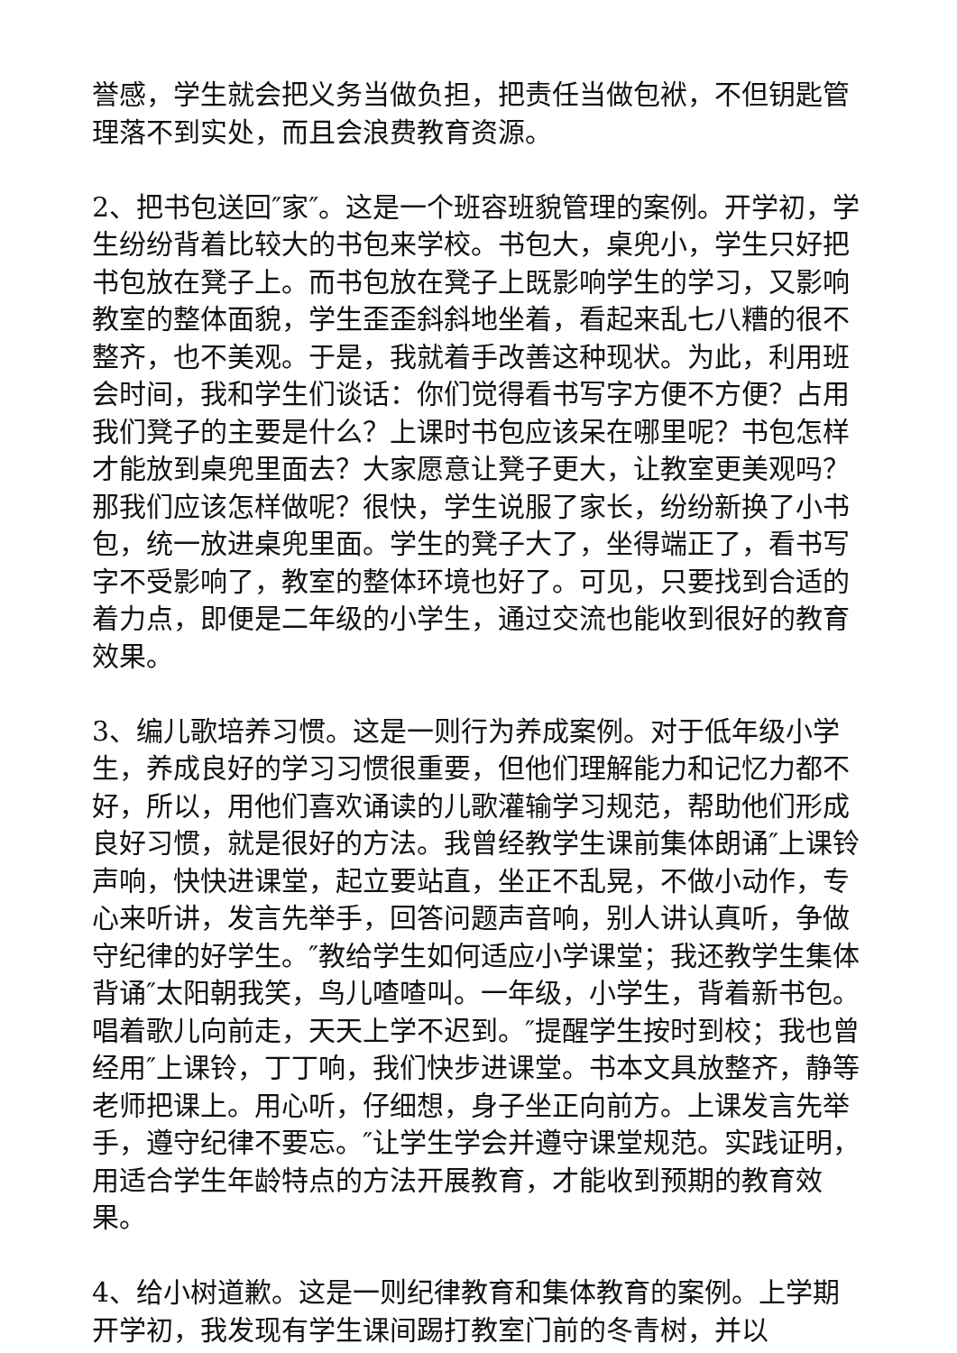誉感，学生就会把义务当做负担，把责任当做包袱，不但钥匙管理落不到实处，而且会浪费教育资源。
2、把书包送回″家″。这是一个班容班貌管理的案例。开学初，学生纷纷背着比较大的书包来学校。书包大，桌兜小，学生只好把书包放在凳子上。而书包放在凳子上既影响学生的学习，又影响教室的整体面貌，学生歪歪斜斜地坐着，看起来乱七八糟的很不整齐，也不美观。于是，我就着手改善这种现状。为此，利用班会时间，我和学生们谈话：你们觉得看书写字方便不方便？占用我们凳子的主要是什么？上课时书包应该呆在哪里呢？书包怎样才能放到桌兜里面去？大家愿意让凳子更大，让教室更美观吗？那我们应该怎样做呢？很快，学生说服了家长，纷纷新换了小书包，统一放进桌兜里面。学生的凳子大了，坐得端正了，看书写字不受影响了，教室的整体环境也好了。可见，只要找到合适的着力点，即便是二年级的小学生，通过交流也能收到很好的教育效果。
3、编儿歌培养习惯。这是一则行为养成案例。对于低年级小学生，养成良好的学习习惯很重要，但他们理解能力和记忆力都不好，所以，用他们喜欢诵读的儿歌灌输学习规范，帮助他们形成良好习惯，就是很好的方法。我曾经教学生课前集体朗诵″上课铃声响，快快进课堂，起立要站直，坐正不乱晃，不做小动作，专心来听讲，发言先举手，回答问题声音响，别人讲认真听，争做守纪律的好学生。″教给学生如何适应小学课堂；我还教学生集体背诵″太阳朝我笑，鸟儿喳喳叫。一年级，小学生，背着新书包。唱着歌儿向前走，天天上学不迟到。″提醒学生按时到校；我也曾经用″上课铃，丁丁响，我们快步进课堂。书本文具放整齐，静等老师把课上。用心听，仔细想，身子坐正向前方。上课发言先举手，遵守纪律不要忘。″让学生学会并遵守课堂规范。实践证明，用适合学生年龄特点的方法开展教育，才能收到预期的教育效果。
4、给小树道歉。这是一则纪律教育和集体教育的案例。上学期开学初，我发现有学生课间踢打教室门前的冬青树，并以